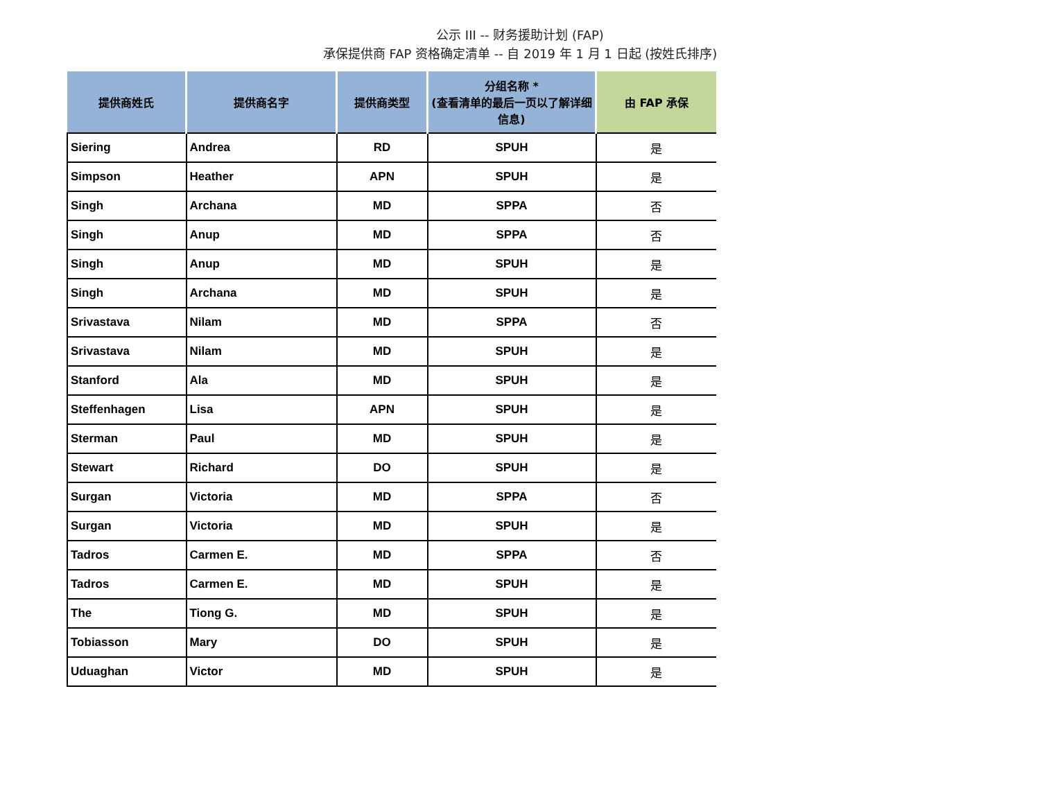公示 III -- 财务援助计划 (FAP)
承保提供商 FAP 资格确定清单 -- 自 2019 年 1 月 1 日起 (按姓氏排序)
| 提供商姓氏 | 提供商名字 | 提供商类型 | 分组名称 * (查看清单的最后一页以了解详细信息) | 由 FAP 承保 |
| --- | --- | --- | --- | --- |
| Siering | Andrea | RD | SPUH | 是 |
| Simpson | Heather | APN | SPUH | 是 |
| Singh | Archana | MD | SPPA | 否 |
| Singh | Anup | MD | SPPA | 否 |
| Singh | Anup | MD | SPUH | 是 |
| Singh | Archana | MD | SPUH | 是 |
| Srivastava | Nilam | MD | SPPA | 否 |
| Srivastava | Nilam | MD | SPUH | 是 |
| Stanford | Ala | MD | SPUH | 是 |
| Steffenhagen | Lisa | APN | SPUH | 是 |
| Sterman | Paul | MD | SPUH | 是 |
| Stewart | Richard | DO | SPUH | 是 |
| Surgan | Victoria | MD | SPPA | 否 |
| Surgan | Victoria | MD | SPUH | 是 |
| Tadros | Carmen E. | MD | SPPA | 否 |
| Tadros | Carmen E. | MD | SPUH | 是 |
| The | Tiong G. | MD | SPUH | 是 |
| Tobiasson | Mary | DO | SPUH | 是 |
| Uduaghan | Victor | MD | SPUH | 是 |